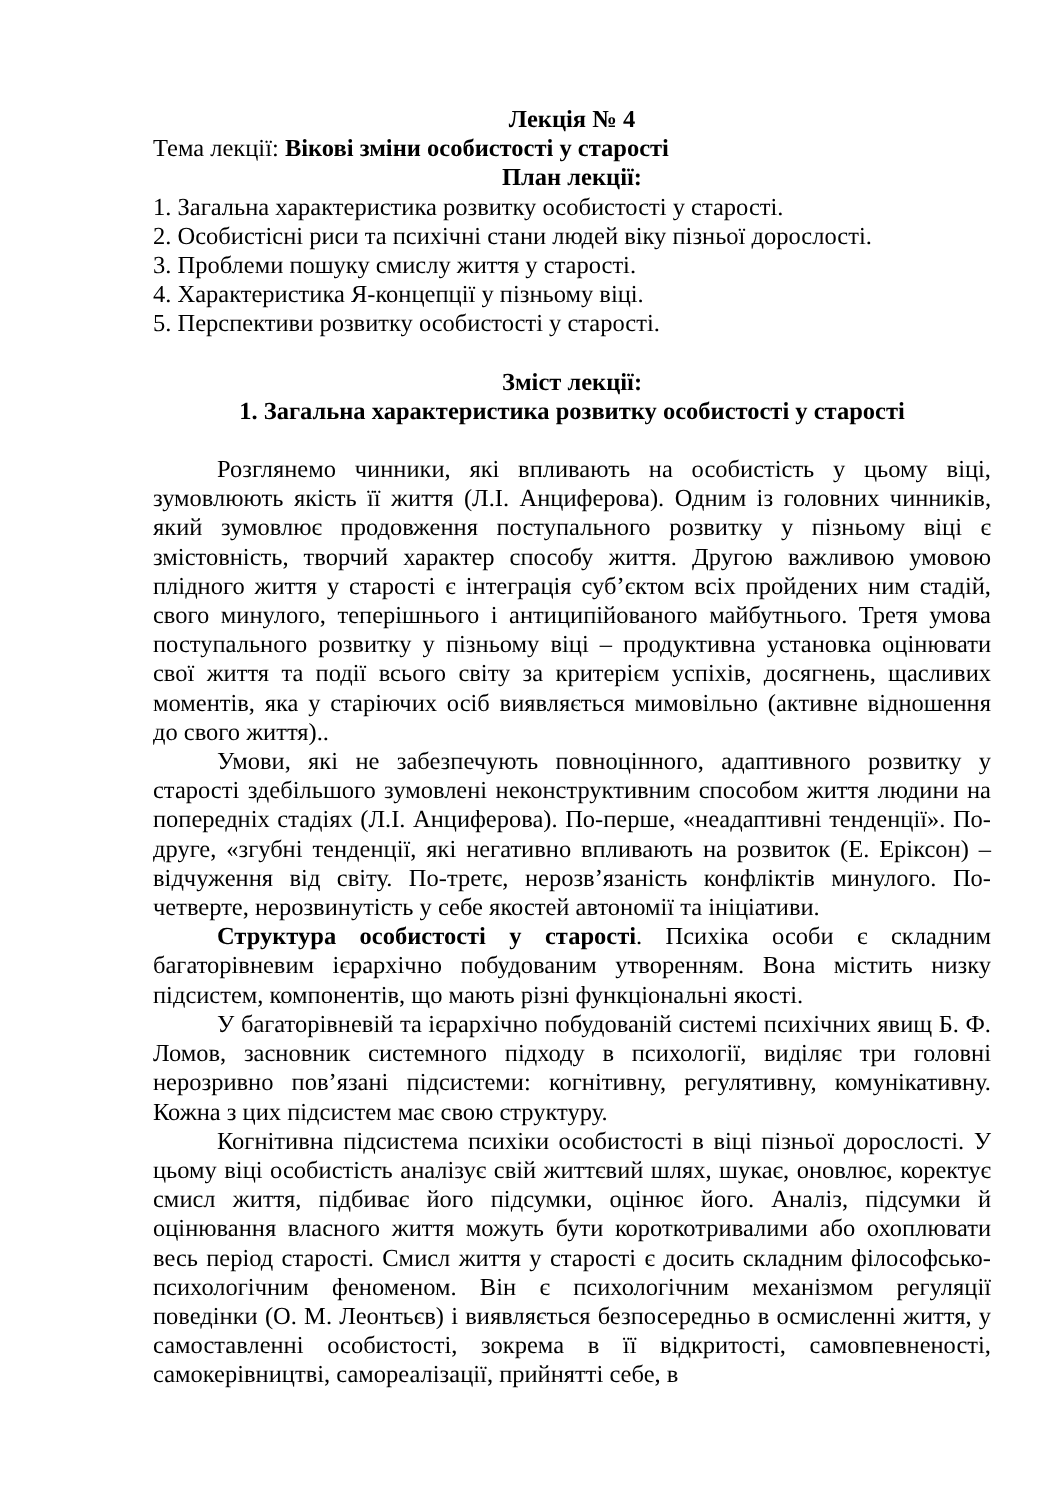Лекція № 4
Тема лекції: Вікові зміни особистості у старості
План лекції:
1. Загальна характеристика розвитку особистості у старості.
2. Особистісні риси та психічні стани людей віку пізньої дорослості.
3. Проблеми пошуку смислу життя у старості.
4. Характеристика Я-концепції у пізньому віці.
5. Перспективи розвитку особистості у старості.
Зміст лекції:
1. Загальна характеристика розвитку особистості у старості
Розглянемо чинники, які впливають на особистість у цьому віці, зумовлюють якість її життя (Л.І. Анциферова). Одним із головних чинників, який зумовлює продовження поступального розвитку у пізньому віці є змістовність, творчий характер способу життя. Другою важливою умовою плідного життя у старості є інтеграція суб’єктом всіх пройдених ним стадій, свого минулого, теперішнього і антиципійованого майбутнього. Третя умова поступального розвитку у пізньому віці – продуктивна установка оцінювати свої життя та події всього світу за критерієм успіхів, досягнень, щасливих моментів, яка у старіючих осіб виявляється мимовільно (активне відношення до свого життя)..
Умови, які не забезпечують повноцінного, адаптивного розвитку у старості здебільшого зумовлені неконструктивним способом життя людини на попередніх стадіях (Л.І. Анциферова). По-перше, «неадаптивні тенденції». По-друге, «згубні тенденції, які негативно впливають на розвиток (Е. Еріксон) – відчуження від світу. По-третє, нерозв’язаність конфліктів минулого. По-четверте, нерозвинутість у себе якостей автономії та ініціативи.
Структура особистості у старості. Психіка особи є складним багаторівневим ієрархічно побудованим утворенням. Вона містить низку підсистем, компонентів, що мають різні функціональні якості.
У багаторівневій та ієрархічно побудованій системі психічних явищ Б. Ф. Ломов, засновник системного підходу в психології, виділяє три головні нерозривно пов’язані підсистеми: когнітивну, регулятивну, комунікативну. Кожна з цих підсистем має свою структуру.
Когнітивна підсистема психіки особистості в віці пізньої дорослості. У цьому віці особистість аналізує свій життєвий шлях, шукає, оновлює, коректує смисл життя, підбиває його підсумки, оцінює його. Аналіз, підсумки й оцінювання власного життя можуть бути короткотривалими або охоплювати весь період старості. Смисл життя у старості є досить складним філософсько-психологічним феноменом. Він є психологічним механізмом регуляції поведінки (О. М. Леонтьєв) і виявляється безпосередньо в осмисленні життя, у самоставленні особистості, зокрема в її відкритості, самовпевненості, самокерівництві, самореалізації, прийнятті себе, в